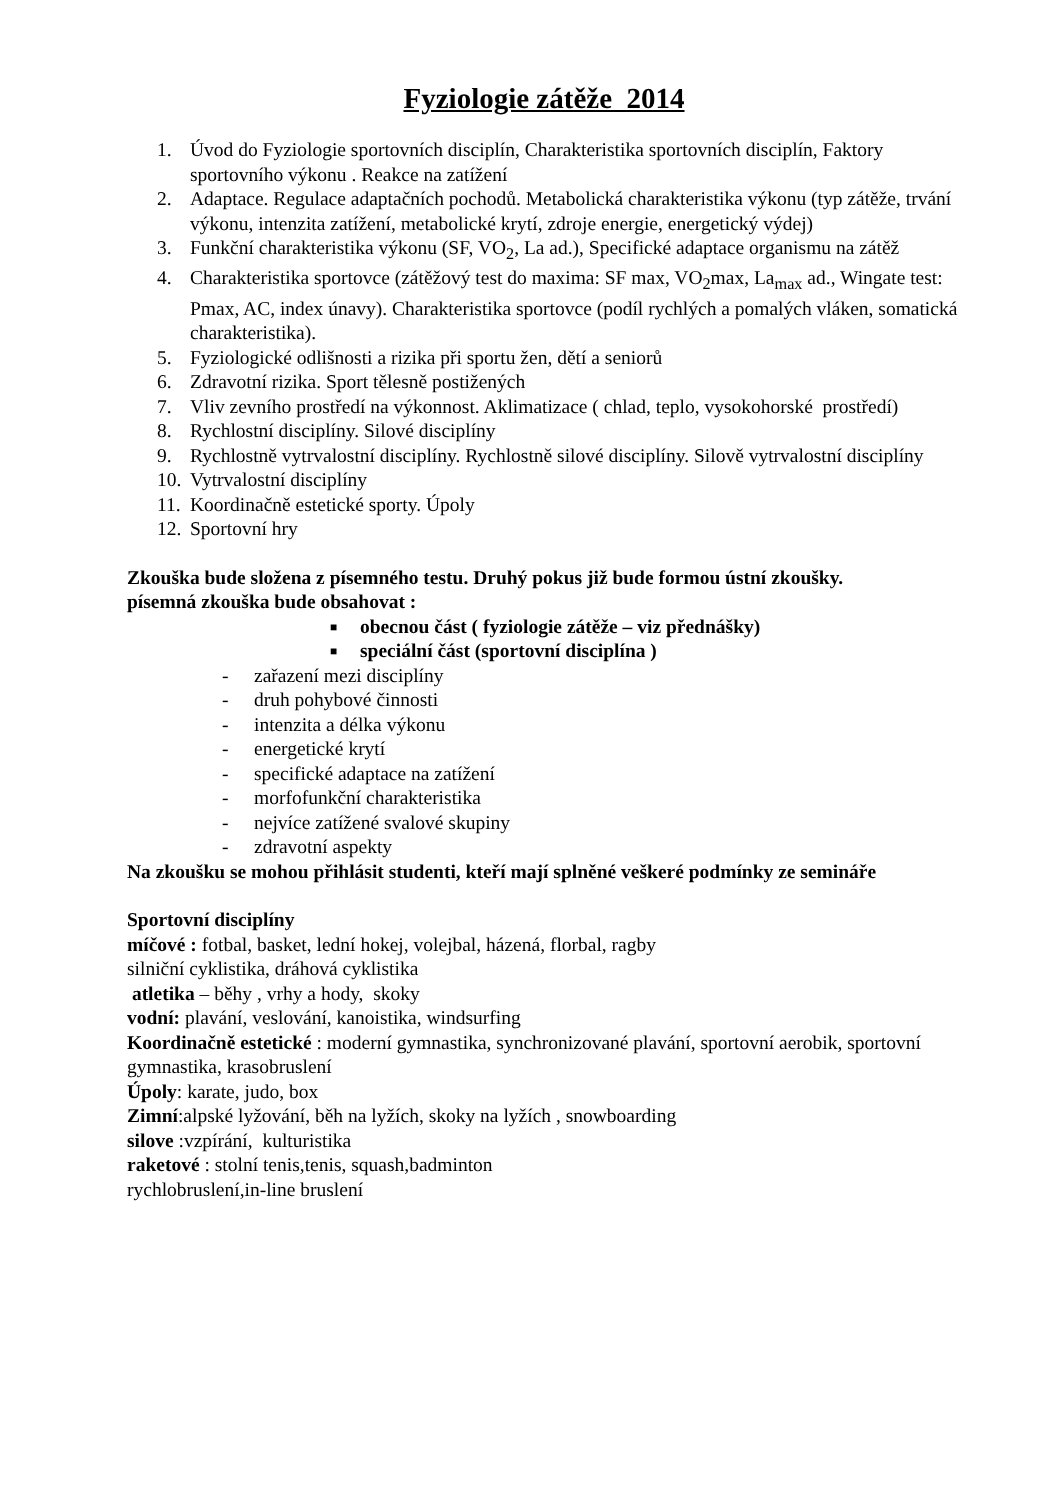Fyziologie zátěže 2014
1. Úvod do Fyziologie sportovních disciplín, Charakteristika sportovních disciplín, Faktory sportovního výkonu . Reakce na zatížení
2. Adaptace. Regulace adaptačních pochodů. Metabolická charakteristika výkonu (typ zátěže, trvání výkonu, intenzita zatížení, metabolické krytí, zdroje energie, energetický výdej)
3. Funkční charakteristika výkonu (SF, VO<sub>2</sub>, La ad.), Specifické adaptace organismu na zátěž
4. Charakteristika sportovce (zátěžový test do maxima: SF max, VO<sub>2</sub>max, La<sub>max</sub> ad., Wingate test: Pmax, AC, index únavy). Charakteristika sportovce (podíl rychlých a pomalých vláken, somatická charakteristika).
5. Fyziologické odlišnosti a rizika při sportu žen, dětí a seniorů
6. Zdravotní rizika. Sport tělesně postižených
7. Vliv zevního prostředí na výkonnost. Aklimatizace ( chlad, teplo, vysokohorské prostředí)
8. Rychlostní disciplíny. Silové disciplíny
9. Rychlostně vytrvalostní disciplíny. Rychlostně silové disciplíny. Silově vytrvalostní disciplíny
10. Vytrvalostní disciplíny
11. Koordinačně estetické sporty. Úpoly
12. Sportovní hry
Zkouška bude složena z písemného testu. Druhý pokus již bude formou ústní zkoušky.
písemná zkouška bude obsahovat :
■ obecnou část ( fyziologie zátěže – viz přednášky)
■ speciální část (sportovní disciplína )
- zařazení mezi disciplíny
- druh pohybové činnosti
- intenzita a délka výkonu
- energetické krytí
- specifické adaptace na zatížení
- morfofunkční charakteristika
- nejvíce zatížené svalové skupiny
- zdravotní aspekty
Na zkoušku se mohou přihlásit studenti, kteří mají splněné veškeré podmínky ze semináře
Sportovní disciplíny
míčové : fotbal, basket, lední hokej, volejbal, házená, florbal, ragby
silniční cyklistika, dráhová cyklistika
atletika – běhy , vrhy a hody, skoky
vodní: plavání, veslování, kanoistika, windsurfing
Koordinačně estetické : moderní gymnastika, synchronizované plavání, sportovní aerobik, sportovní gymnastika, krasobruslení
Úpoly: karate, judo, box
Zimní:alpské lyžování, běh na lyžích, skoky na lyžích , snowboarding
silove :vzpírání, kulturistika
raketové : stolní tenis,tenis, squash,badminton
rychlobruslení,in-line bruslení